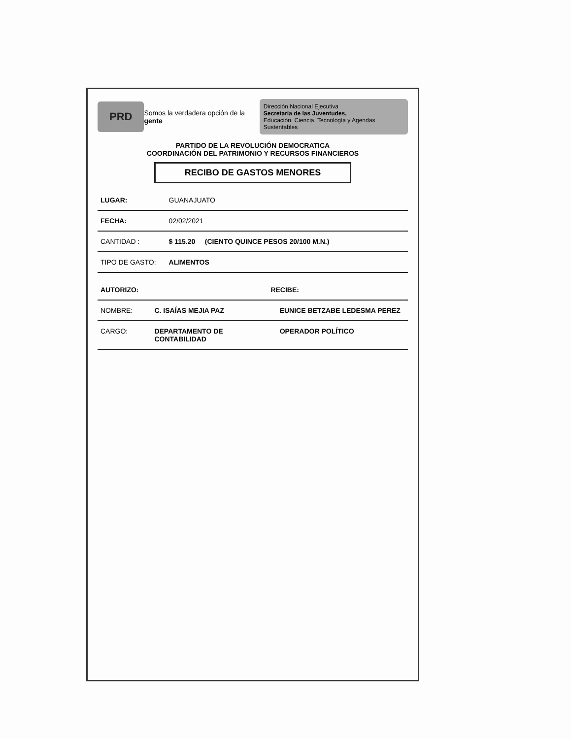PRD
Somos la verdadera opción de la gente
Dirección Nacional Ejecutiva
Secretaría de las Juventudes,
Educación, Ciencia, Tecnología y Agendas Sustentables
PARTIDO DE LA REVOLUCIÓN DEMOCRATICA
COORDINACIÓN DEL PATRIMONIO Y RECURSOS FINANCIEROS
RECIBO DE GASTOS MENORES
| LUGAR: | GUANAJUATO |
| FECHA: | 02/02/2021 |
| CANTIDAD : | $ 115.20 (CIENTO QUINCE PESOS 20/100 M.N.) |
| TIPO DE GASTO: | ALIMENTOS |
| AUTORIZO: | | RECIBE: | |
| --- | --- | --- | --- |
| NOMBRE: | C. ISAÍAS MEJIA PAZ | | EUNICE BETZABE LEDESMA PEREZ |
| CARGO: | DEPARTAMENTO DE CONTABILIDAD | | OPERADOR POLÍTICO |